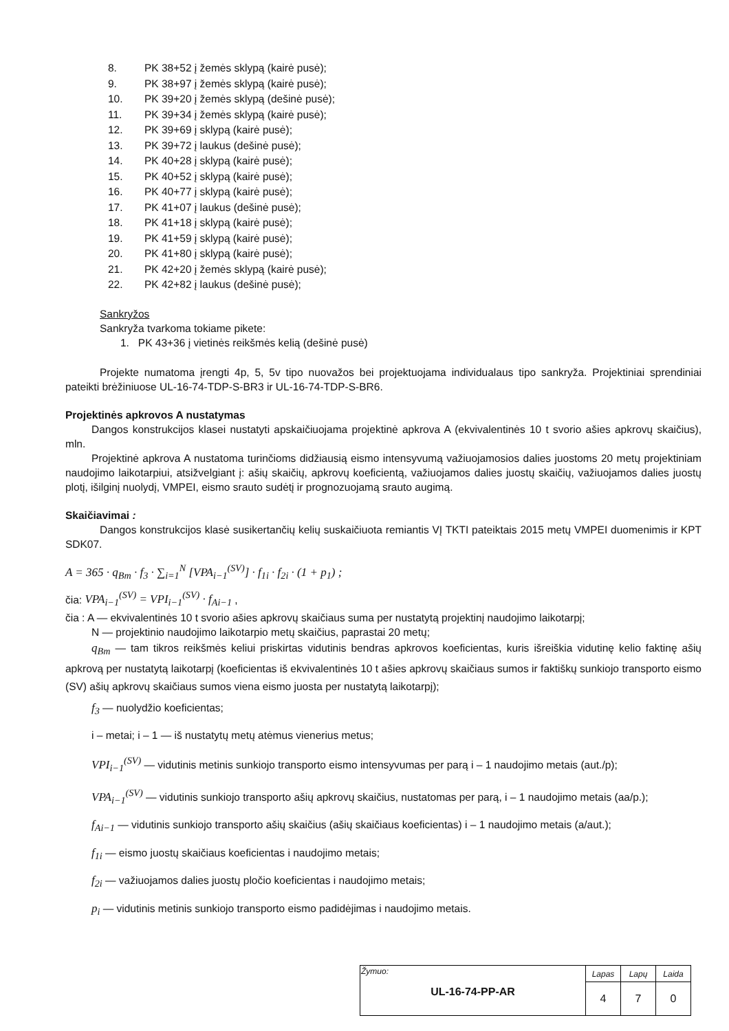8. PK 38+52 į žemės sklypą (kairė pusė);
9. PK 38+97 į žemės sklypą (kairė pusė);
10. PK 39+20 į žemės sklypą (dešinė pusė);
11. PK 39+34 į žemės sklypą (kairė pusė);
12. PK 39+69 į sklypą (kairė pusė);
13. PK 39+72 į laukus (dešinė pusė);
14. PK 40+28 į sklypą (kairė pusė);
15. PK 40+52 į sklypą (kairė pusė);
16. PK 40+77 į sklypą (kairė pusė);
17. PK 41+07 į laukus (dešinė pusė);
18. PK 41+18 į sklypą (kairė pusė);
19. PK 41+59 į sklypą (kairė pusė);
20. PK 41+80 į sklypą (kairė pusė);
21. PK 42+20 į žemės sklypą (kairė pusė);
22. PK 42+82 į laukus (dešinė pusė);
Sankryžos
Sankryža tvarkoma tokiame pikete:
1. PK 43+36 į vietinės reikšmės kelią (dešinė pusė)
Projekte numatoma įrengti 4p, 5, 5v tipo nuovažos bei projektuojama individualaus tipo sankryža. Projektiniai sprendiniai pateikti brėžiniuose UL-16-74-TDP-S-BR3 ir UL-16-74-TDP-S-BR6.
Projektinės apkrovos A nustatymas
Dangos konstrukcijos klasei nustatyti apskaičiuojama projektinė apkrova A (ekvivalentinės 10 t svorio ašies apkrovų skaičius), mln.
Projektinė apkrova A nustatoma turinčioms didžiausią eismo intensyvumą važiuojamosios dalies juostoms 20 metų projektiniam naudojimo laikotarpiui, atsižvelgiant į: ašių skaičių, apkrovų koeficientą, važiuojamos dalies juostų skaičių, važiuojamos dalies juostų plotį, išilginį nuolydį, VMPEI, eismo srauto sudėtį ir prognozuojamą srauto augimą.
Skaičiavimai :
Dangos konstrukcijos klasė susikertančių kelių suskaičiuota remiantis VĮ TKTI pateiktais 2015 metų VMPEI duomenimis ir KPT SDK07.
A = 365 · q<sub>Bm</sub> · f<sub>3</sub> · ∑<sub>i=1</sub><sup>N</sup> [VPA<sub>i−1</sub><sup>(SV)</sup>] · f<sub>1i</sub> · f<sub>2i</sub> · (1 + p<sub>1</sub>) ;
čia: VPA<sub>i−1</sub><sup>(SV)</sup> = VPI<sub>i−1</sub><sup>(SV)</sup> · f<sub>Ai−1</sub> ,
čia : A — ekvivalentinės 10 t svorio ašies apkrovų skaičiaus suma per nustatytą projektinį naudojimo laikotarpį;
N — projektinio naudojimo laikotarpio metų skaičius, paprastai 20 metų;
q<sub>Bm</sub> — tam tikros reikšmės keliui priskirtas vidutinis bendras apkrovos koeficientas, kuris išreiškia vidutinę kelio faktinę ašių apkrovą per nustatytą laikotarpį (koeficientas iš ekvivalentinės 10 t ašies apkrovų skaičiaus sumos ir faktiškų sunkiojo transporto eismo (SV) ašių apkrovų skaičiaus sumos viena eismo juosta per nustatytą laikotarpį);
f<sub>3</sub> — nuolydžio koeficientas;
i – metai; i – 1 — iš nustatytų metų atėmus vienerius metus;
VPI<sub>i−1</sub><sup>(SV)</sup> — vidutinis metinis sunkiojo transporto eismo intensyvumas per parą i – 1 naudojimo metais (aut./p);
VPA<sub>i−1</sub><sup>(SV)</sup> — vidutinis sunkiojo transporto ašių apkrovų skaičius, nustatomas per parą, i – 1 naudojimo metais (aa/p.);
f<sub>Ai−1</sub> — vidutinis sunkiojo transporto ašių skaičius (ašių skaičiaus koeficientas) i – 1 naudojimo metais (a/aut.);
f<sub>1i</sub> — eismo juostų skaičiaus koeficientas i naudojimo metais;
f<sub>2i</sub> — važiuojamos dalies juostų pločio koeficientas i naudojimo metais;
p<sub>i</sub> — vidutinis metinis sunkiojo transporto eismo padidėjimas i naudojimo metais.
| Žymuo: UL-16-74-PP-AR | Lapas | Lapų | Laida |
| | 4 | 7 | 0 |